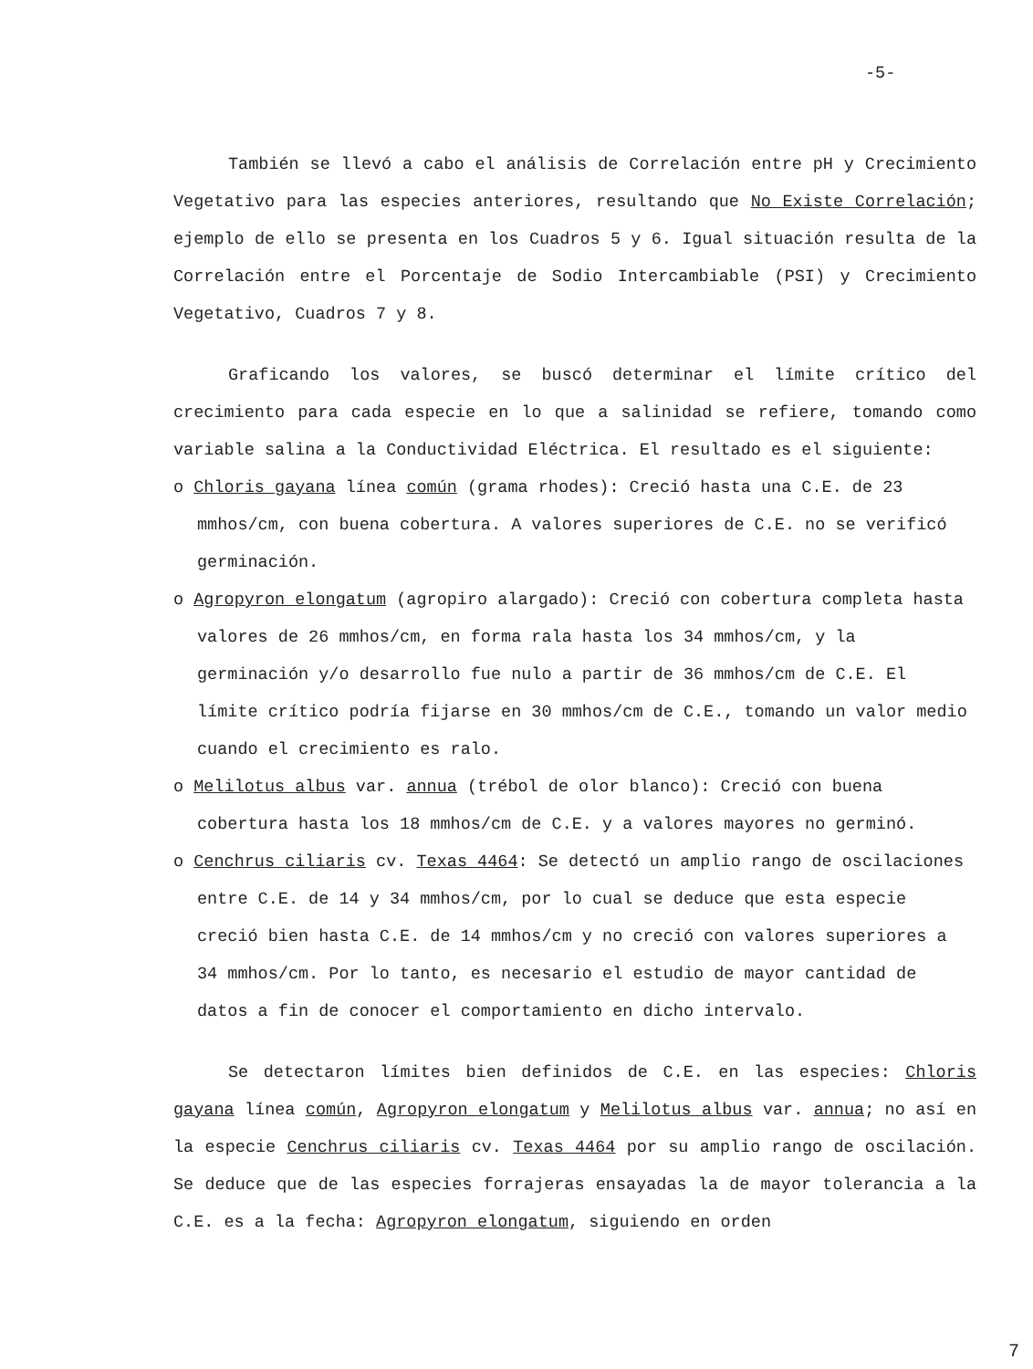-5-
También se llevó a cabo el análisis de Correlación entre pH y Crecimiento Vegetativo para las especies anteriores, resultando que No Existe Correlación; ejemplo de ello se presenta en los Cuadros 5 y 6. Igual situación resulta de la Correlación entre el Porcentaje de Sodio Intercambiable (PSI) y Crecimiento Vegetativo, Cuadros 7 y 8.
Graficando los valores, se buscó determinar el límite crítico del crecimiento para cada especie en lo que a salinidad se refiere, tomando como variable salina a la Conductividad Eléctrica. El resultado es el siguiente:
o Chloris gayana línea común (grama rhodes): Creció hasta una C.E. de 23 mmhos/cm, con buena cobertura. A valores superiores de C.E. no se verificó germinación.
o Agropyron elongatum (agropiro alargado): Creció con cobertura completa hasta valores de 26 mmhos/cm, en forma rala hasta los 34 mmhos/cm, y la germinación y/o desarrollo fue nulo a partir de 36 mmhos/cm de C.E. El límite crítico podría fijarse en 30 mmhos/cm de C.E., tomando un valor medio cuando el crecimiento es ralo.
o Melilotus albus var. annua (trébol de olor blanco): Creció con buena cobertura hasta los 18 mmhos/cm de C.E. y a valores mayores no germinó.
o Cenchrus ciliaris cv. Texas 4464: Se detectó un amplio rango de oscilaciones entre C.E. de 14 y 34 mmhos/cm, por lo cual se deduce que esta especie creció bien hasta C.E. de 14 mmhos/cm y no creció con valores superiores a 34 mmhos/cm. Por lo tanto, es necesario el estudio de mayor cantidad de datos a fin de conocer el comportamiento en dicho intervalo.
Se detectaron límites bien definidos de C.E. en las especies: Chloris gayana línea común, Agropyron elongatum y Melilotus albus var. annua; no así en la especie Cenchrus ciliaris cv. Texas 4464 por su amplio rango de oscilación. Se deduce que de las especies forrajeras ensayadas la de mayor tolerancia a la C.E. es a la fecha: Agropyron elongatum, siguiendo en orden
7